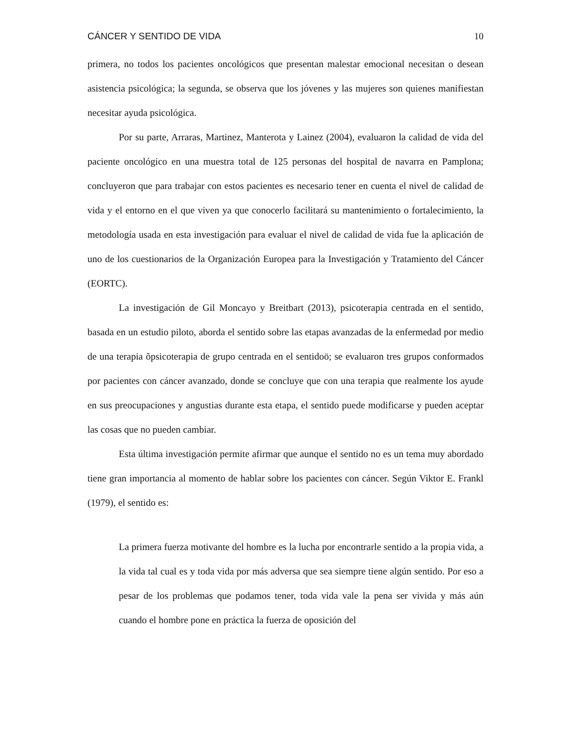CÁNCER Y SENTIDO DE VIDA 10
primera, no todos los pacientes oncológicos que presentan malestar emocional necesitan o desean asistencia psicológica; la segunda, se observa que los jóvenes y las mujeres son quienes manifiestan necesitar ayuda psicológica.
Por su parte, Arraras, Martinez, Manterota y Lainez (2004), evaluaron la calidad de vida del paciente oncológico en una muestra total de 125 personas del hospital de navarra en Pamplona; concluyeron que para trabajar con estos pacientes es necesario tener en cuenta el nivel de calidad de vida y el entorno en el que viven ya que conocerlo facilitará su mantenimiento o fortalecimiento, la metodología usada en esta investigación para evaluar el nivel de calidad de vida fue la aplicación de uno de los cuestionarios de la Organización Europea para la Investigación y Tratamiento del Cáncer (EORTC).
La investigación de Gil Moncayo y Breitbart (2013), psicoterapia centrada en el sentido, basada en un estudio piloto, aborda el sentido sobre las etapas avanzadas de la enfermedad por medio de una terapia õpsicoterapia de grupo centrada en el sentidoö; se evaluaron tres grupos conformados por pacientes con cáncer avanzado, donde se concluye que con una terapia que realmente los ayude en sus preocupaciones y angustias durante esta etapa, el sentido puede modificarse y pueden aceptar las cosas que no pueden cambiar.
Esta última investigación permite afirmar que aunque el sentido no es un tema muy abordado tiene gran importancia al momento de hablar sobre los pacientes con cáncer. Según Viktor E. Frankl (1979), el sentido es:
La primera fuerza motivante del hombre es la lucha por encontrarle sentido a la propia vida, a la vida tal cual es y toda vida por más adversa que sea siempre tiene algún sentido. Por eso a pesar de los problemas que podamos tener, toda vida vale la pena ser vivida y más aún cuando el hombre pone en práctica la fuerza de oposición del